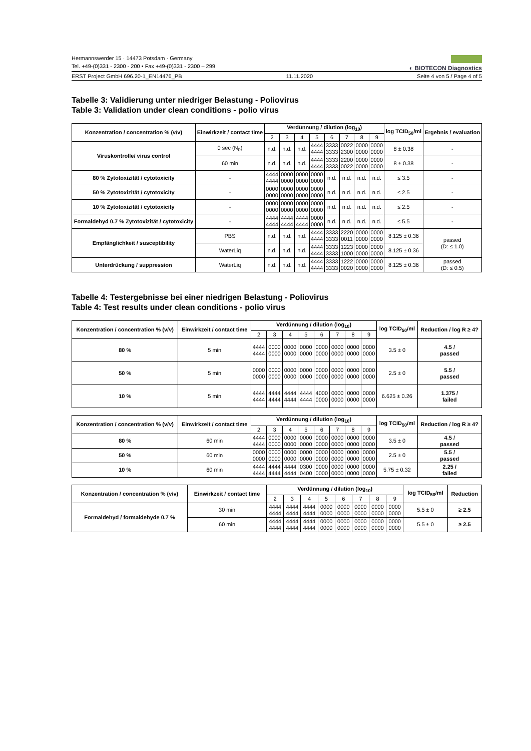◐ BIOTECON Diagnostics
Hermannswerder 15 · 14473 Potsdam · Germany
Tel. +49-(0)331 - 2300 - 200 • Fax +49-(0)331 - 2300 – 299
ERST Project GmbH 696.20-1_EN14476_PB 11.11.2020 Seite 4 von 5 / Page 4 of 5
Tabelle 3: Validierung unter niedriger Belastung - Poliovirus
Table 3: Validation under clean conditions - polio virus
| Konzentration / concentration % (v/v) | Einwirkzeit / contact time | Verdünnung / dilution (log<sub>10</sub>) | | | | | | | | log TCID<sub>50</sub>/ml | Ergebnis / evaluation |
| --- | --- | --- | --- | --- | --- | --- | --- | --- | --- | --- | --- |
| | | 2 | 3 | 4 | 5 | 6 | 7 | 8 | 9 | | |
| Viruskontrolle/ virus control | 0 sec (N<sub>0</sub>) | n.d. | n.d. | n.d. | 4444 4444 | 3333 3333 | 0022 2300 | 0000 0000 | 0000 0000 | 8 ± 0.38 | - |
| | 60 min | n.d. | n.d. | n.d. | 4444 4444 | 3333 3333 | 2200 0022 | 0000 0000 | 0000 0000 | 8 ± 0.38 | - |
| 80 % Zytotoxizität / cytotoxicity | - | 4444 4444 | 0000 0000 | 0000 0000 | 0000 0000 | n.d. | n.d. | n.d. | n.d. | ≤ 3.5 | - |
| 50 % Zytotoxizität / cytotoxicity | - | 0000 0000 | 0000 0000 | 0000 0000 | 0000 0000 | n.d. | n.d. | n.d. | n.d. | ≤ 2.5 | - |
| 10 % Zytotoxizität / cytotoxicity | - | 0000 0000 | 0000 0000 | 0000 0000 | 0000 0000 | n.d. | n.d. | n.d. | n.d. | ≤ 2.5 | - |
| Formaldehyd 0.7 % Zytotoxizität / cytotoxicity | - | 4444 4444 | 4444 4444 | 4444 4444 | 0000 0000 | n.d. | n.d. | n.d. | n.d. | ≤ 5.5 | - |
| Empfänglichkeit / susceptibility | PBS | n.d. | n.d. | n.d. | 4444 4444 | 3333 3333 | 2220 0011 | 0000 0000 | 0000 0000 | 8.125 ± 0.36 | passed (D: ≤ 1.0) |
| | WaterLiq | n.d. | n.d. | n.d. | 4444 4444 | 3333 3333 | 1223 1000 | 0000 0000 | 0000 0000 | 8.125 ± 0.36 | |
| Unterdrückung / suppression | WaterLiq | n.d. | n.d. | n.d. | 4444 4444 | 3333 3333 | 1222 0020 | 0000 0000 | 0000 0000 | 8.125 ± 0.36 | passed (D: ≤ 0.5) |
Tabelle 4: Testergebnisse bei einer niedrigen Belastung - Poliovirus
Table 4: Test results under clean conditions - polio virus
| Konzentration / concentration % (v/v) | Einwirkzeit / contact time | Verdünnung / dilution (log<sub>10</sub>) | | | | | | | | log TCID<sub>50</sub>/ml | Reduction / log R ≥ 4? |
| --- | --- | --- | --- | --- | --- | --- | --- | --- | --- | --- | --- |
| | | 2 | 3 | 4 | 5 | 6 | 7 | 8 | 9 | | |
| 80 % | 5 min | 4444 4444 | 0000 0000 | 0000 0000 | 0000 0000 | 0000 0000 | 0000 0000 | 0000 0000 | 0000 0000 | 3.5 ± 0 | 4.5 / passed |
| 50 % | 5 min | 0000 0000 | 0000 0000 | 0000 0000 | 0000 0000 | 0000 0000 | 0000 0000 | 0000 0000 | 0000 0000 | 2.5 ± 0 | 5.5 / passed |
| 10 % | 5 min | 4444 4444 | 4444 4444 | 4444 4444 | 4444 4444 | 4000 0000 | 0000 0000 | 0000 0000 | 0000 0000 | 6.625 ± 0.26 | 1.375 / failed |
| Konzentration / concentration % (v/v) | Einwirkzeit / contact time | Verdünnung / dilution (log<sub>10</sub>) | | | | | | | | log TCID<sub>50</sub>/ml | Reduction / log R ≥ 4? |
| --- | --- | --- | --- | --- | --- | --- | --- | --- | --- | --- | --- |
| | | 2 | 3 | 4 | 5 | 6 | 7 | 8 | 9 | | |
| 80 % | 60 min | 4444 4444 | 0000 0000 | 0000 0000 | 0000 0000 | 0000 0000 | 0000 0000 | 0000 0000 | 0000 0000 | 3.5 ± 0 | 4.5 / passed |
| 50 % | 60 min | 0000 0000 | 0000 0000 | 0000 0000 | 0000 0000 | 0000 0000 | 0000 0000 | 0000 0000 | 0000 0000 | 2.5 ± 0 | 5.5 / passed |
| 10 % | 60 min | 4444 4444 | 4444 4444 | 4444 4444 | 0300 0400 | 0000 0000 | 0000 0000 | 0000 0000 | 0000 0000 | 5.75 ± 0.32 | 2.25 / failed |
| Konzentration / concentration % (v/v) | Einwirkzeit / contact time | Verdünnung / dilution (log<sub>10</sub>) | | | | | | | | log TCID<sub>50</sub>/ml | Reduction |
| --- | --- | --- | --- | --- | --- | --- | --- | --- | --- | --- | --- |
| | | 2 | 3 | 4 | 5 | 6 | 7 | 8 | 9 | | |
| Formaldehyd / formaldehyde 0.7 % | 30 min | 4444 4444 | 4444 4444 | 4444 4444 | 0000 0000 | 0000 0000 | 0000 0000 | 0000 0000 | 0000 0000 | 5.5 ± 0 | ≥ 2.5 |
| | 60 min | 4444 4444 | 4444 4444 | 4444 4444 | 0000 0000 | 0000 0000 | 0000 0000 | 0000 0000 | 0000 0000 | 5.5 ± 0 | ≥ 2.5 |